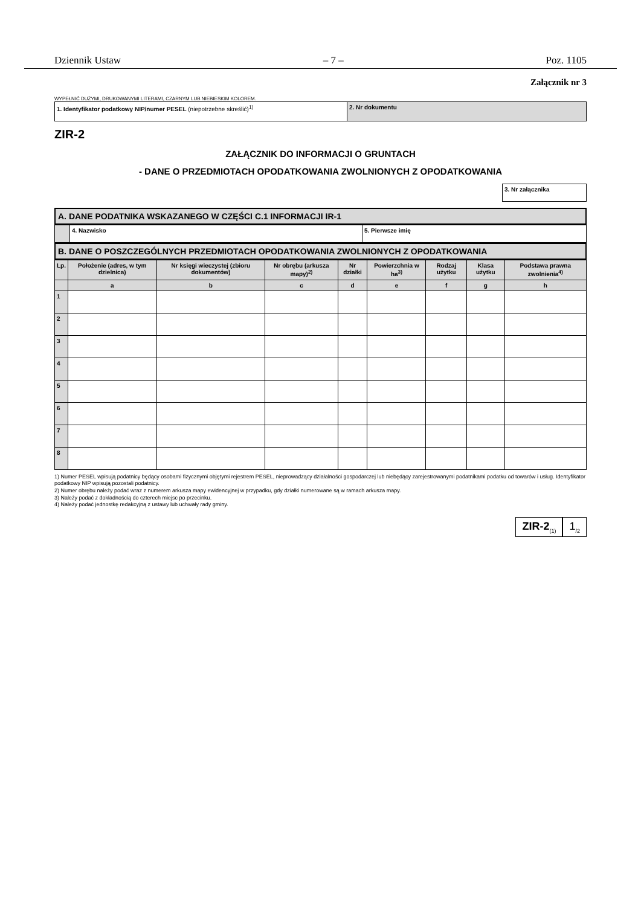Dziennik Ustaw – 7 – Poz. 1105
Załącznik nr 3
WYPEŁNIĆ DUŻYMI, DRUKOWANYMI LITERAMI, CZARNYM LUB NIEBIESKIM KOLOREM.
| 1. Identyfikator podatkowy NIP/numer PESEL (niepotrzebne skreślić)<sup>1)</sup> | 2. Nr dokumentu |
ZIR-2
ZAŁĄCZNIK DO INFORMACJI O GRUNTACH
- DANE O PRZEDMIOTACH OPODATKOWANIA ZWOLNIONYCH Z OPODATKOWANIA
| 3. Nr załącznika |
A. DANE PODATNIKA WSKAZANEGO W CZĘŚCI C.1 INFORMACJI IR-1
| | 4. Nazwisko | 5. Pierwsze imię |
B. DANE O POSZCZEGÓLNYCH PRZEDMIOTACH OPODATKOWANIA ZWOLNIONYCH Z OPODATKOWANIA
| Lp. | Położenie (adres, w tym dzielnica) | Nr księgi wieczystej (zbioru dokumentów) | Nr obrębu (arkusza mapy)<sup>2)</sup> | Nr działki | Powierzchnia w ha<sup>3)</sup> | Rodzaj użytku | Klasa użytku | Podstawa prawna zwolnienia<sup>4)</sup> |
| --- | --- | --- | --- | --- | --- | --- | --- | --- |
| | a | b | c | d | e | f | g | h |
| 1 | | | | | | | | |
| 2 | | | | | | | | |
| 3 | | | | | | | | |
| 4 | | | | | | | | |
| 5 | | | | | | | | |
| 6 | | | | | | | | |
| 7 | | | | | | | | |
| 8 | | | | | | | | |
1) Numer PESEL wpisują podatnicy będący osobami fizycznymi objętymi rejestrem PESEL, nieprowadzący działalności gospodarczej lub niebędący zarejestrowanymi podatnikami podatku od towarów i usług. Identyfikator podatkowy NIP wpisują pozostali podatnicy.
2) Numer obrębu należy podać wraz z numerem arkusza mapy ewidencyjnej w przypadku, gdy działki numerowane są w ramach arkusza mapy.
3) Należy podać z dokładnością do czterech miejsc po przecinku.
4) Należy podać jednostkę redakcyjną z ustawy lub uchwały rady gminy.
ZIR-2<sub>(1)</sub>
1<sub>/2</sub>